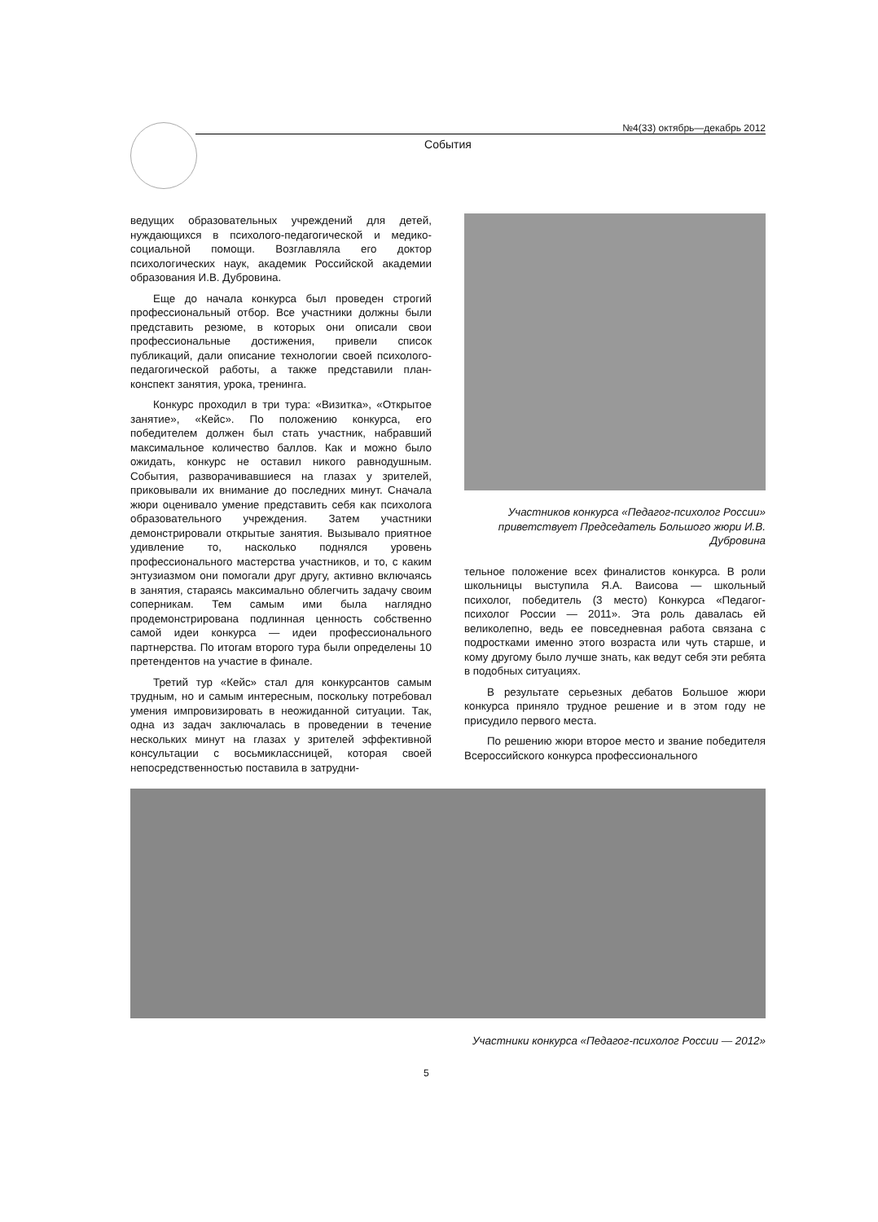№4(33) октябрь—декабрь 2012
События
ведущих образовательных учреждений для детей, нуждающихся в психолого-педагогической и медико-социальной помощи. Возглавляла его доктор психологических наук, академик Российской академии образования И.В. Дубровина.
Еще до начала конкурса был проведен строгий профессиональный отбор. Все участники должны были представить резюме, в которых они описали свои профессиональные достижения, привели список публикаций, дали описание технологии своей психолого-педагогической работы, а также представили план-конспект занятия, урока, тренинга.
Конкурс проходил в три тура: «Визитка», «Открытое занятие», «Кейс». По положению конкурса, его победителем должен был стать участник, набравший максимальное количество баллов. Как и можно было ожидать, конкурс не оставил никого равнодушным. События, разворачивавшиеся на глазах у зрителей, приковывали их внимание до последних минут. Сначала жюри оценивало умение представить себя как психолога образовательного учреждения. Затем участники демонстрировали открытые занятия. Вызывало приятное удивление то, насколько поднялся уровень профессионального мастерства участников, и то, с каким энтузиазмом они помогали друг другу, активно включаясь в занятия, стараясь максимально облегчить задачу своим соперникам. Тем самым ими была наглядно продемонстрирована подлинная ценность собственно самой идеи конкурса — идеи профессионального партнерства. По итогам второго тура были определены 10 претендентов на участие в финале.
Третий тур «Кейс» стал для конкурсантов самым трудным, но и самым интересным, поскольку потребовал умения импровизировать в неожиданной ситуации. Так, одна из задач заключалась в проведении в течение нескольких минут на глазах у зрителей эффективной консультации с восьмиклассницей, которая своей непосредственностью поставила в затрудни-
Участников конкурса «Педагог-психолог России» приветствует Председатель Большого жюри И.В. Дубровина
тельное положение всех финалистов конкурса. В роли школьницы выступила Я.А. Ваисова — школьный психолог, победитель (3 место) Конкурса «Педагог-психолог России — 2011». Эта роль давалась ей великолепно, ведь ее повседневная работа связана с подростками именно этого возраста или чуть старше, и кому другому было лучше знать, как ведут себя эти ребята в подобных ситуациях.
В результате серьезных дебатов Большое жюри конкурса приняло трудное решение и в этом году не присудило первого места.
По решению жюри второе место и звание победителя Всероссийского конкурса профессионального
Участники конкурса «Педагог-психолог России — 2012»
5